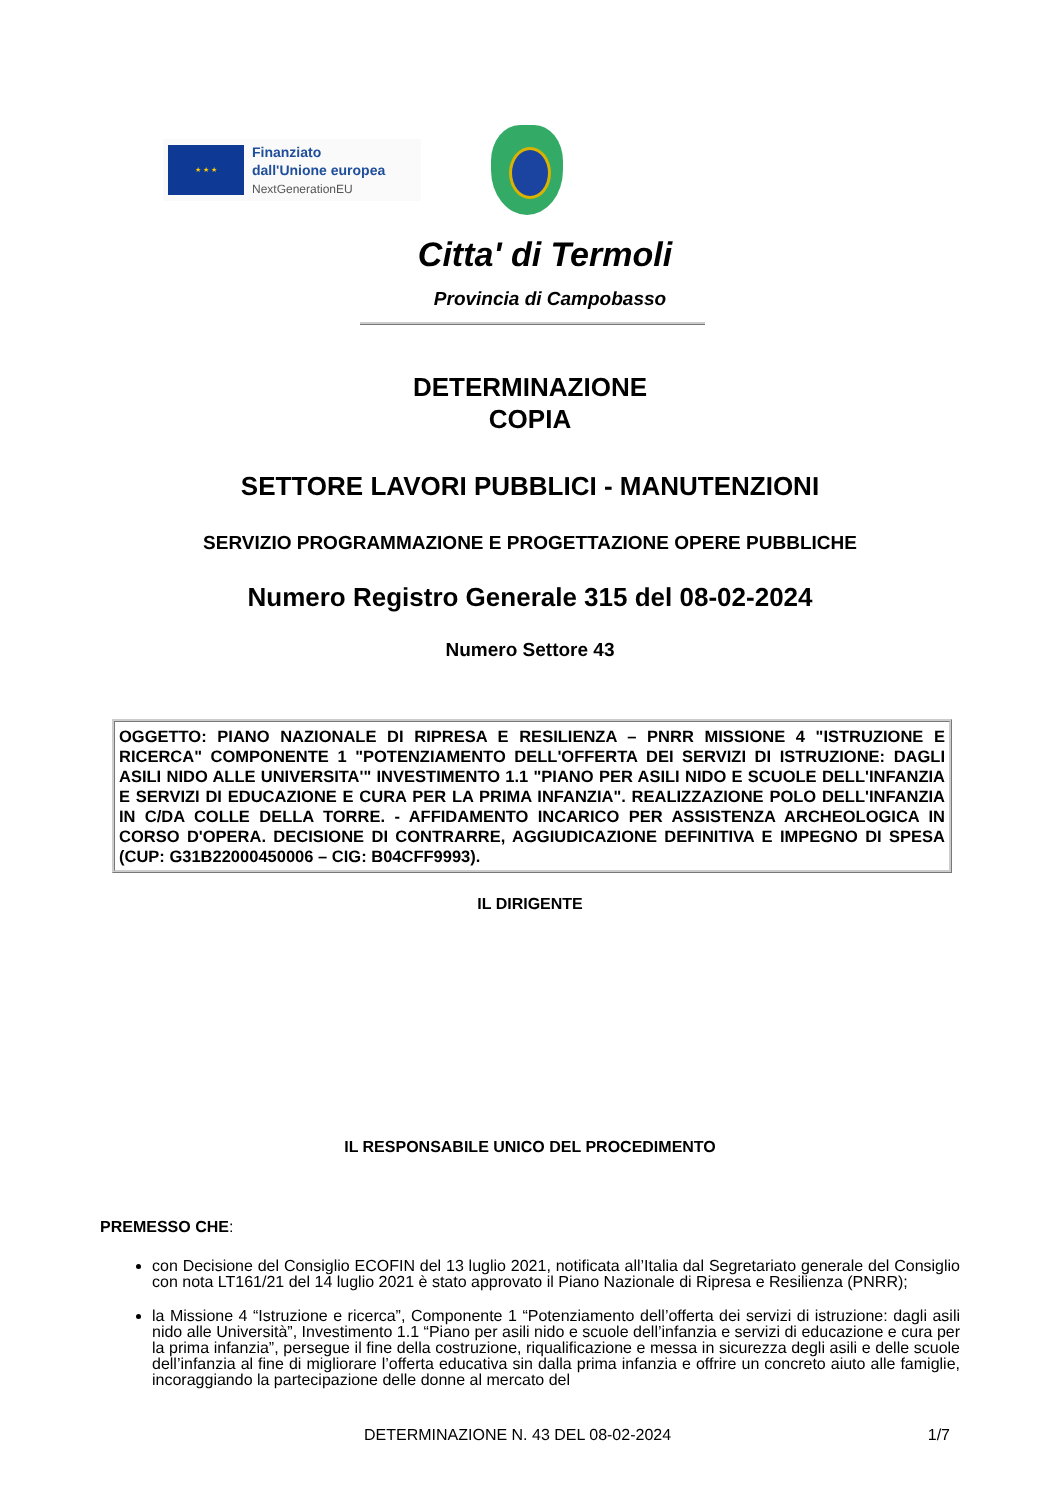★ ★ ★
Finanziato
dall'Unione europea
NextGenerationEU
Citta' di Termoli
Provincia di Campobasso
DETERMINAZIONE
COPIA
SETTORE LAVORI PUBBLICI - MANUTENZIONI
SERVIZIO PROGRAMMAZIONE E PROGETTAZIONE OPERE PUBBLICHE
Numero Registro Generale 315 del 08-02-2024
Numero Settore 43
OGGETTO: PIANO NAZIONALE DI RIPRESA E RESILIENZA – PNRR MISSIONE 4 "ISTRUZIONE E RICERCA" COMPONENTE 1 "POTENZIAMENTO DELL'OFFERTA DEI SERVIZI DI ISTRUZIONE: DAGLI ASILI NIDO ALLE UNIVERSITA'" INVESTIMENTO 1.1 "PIANO PER ASILI NIDO E SCUOLE DELL'INFANZIA E SERVIZI DI EDUCAZIONE E CURA PER LA PRIMA INFANZIA". REALIZZAZIONE POLO DELL'INFANZIA IN C/DA COLLE DELLA TORRE. - AFFIDAMENTO INCARICO PER ASSISTENZA ARCHEOLOGICA IN CORSO D'OPERA. DECISIONE DI CONTRARRE, AGGIUDICAZIONE DEFINITIVA E IMPEGNO DI SPESA (CUP: G31B22000450006 – CIG: B04CFF9993).
IL DIRIGENTE
IL RESPONSABILE UNICO DEL PROCEDIMENTO
PREMESSO CHE:
con Decisione del Consiglio ECOFIN del 13 luglio 2021, notificata all’Italia dal Segretariato generale del Consiglio con nota LT161/21 del 14 luglio 2021 è stato approvato il Piano Nazionale di Ripresa e Resilienza (PNRR);
la Missione 4 “Istruzione e ricerca”, Componente 1 “Potenziamento dell’offerta dei servizi di istruzione: dagli asili nido alle Università”, Investimento 1.1 “Piano per asili nido e scuole dell’infanzia e servizi di educazione e cura per la prima infanzia”, persegue il fine della costruzione, riqualificazione e messa in sicurezza degli asili e delle scuole dell’infanzia al fine di migliorare l’offerta educativa sin dalla prima infanzia e offrire un concreto aiuto alle famiglie, incoraggiando la partecipazione delle donne al mercato del
DETERMINAZIONE N. 43 DEL 08-02-2024 1/7